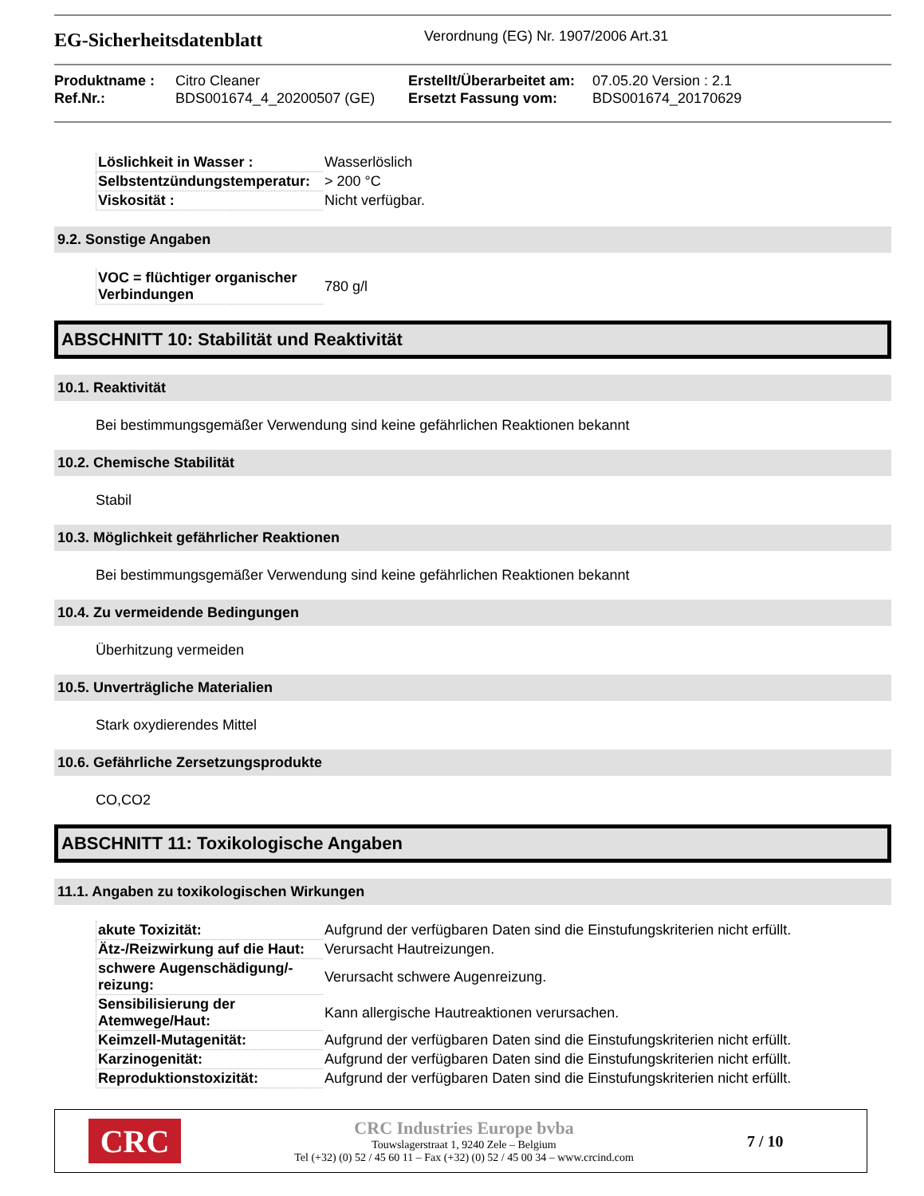EG-Sicherheitsdatenblatt
Verordnung (EG) Nr. 1907/2006 Art.31
Produktname :
Ref.Nr.:
Citro Cleaner
BDS001674_4_20200507 (GE)
Erstellt/Überarbeitet am:
Ersetzt Fassung vom:
07.05.20 Version : 2.1
BDS001674_20170629
| Löslichkeit in Wasser : | Wasserlöslich |
| Selbstentzündungstemperatur: | > 200 °C |
| Viskosität : | Nicht verfügbar. |
9.2. Sonstige Angaben
| VOC = flüchtiger organischer Verbindungen | 780 g/l |
ABSCHNITT 10: Stabilität und Reaktivität
10.1. Reaktivität
Bei bestimmungsgemäßer Verwendung sind keine gefährlichen Reaktionen bekannt
10.2. Chemische Stabilität
Stabil
10.3. Möglichkeit gefährlicher Reaktionen
Bei bestimmungsgemäßer Verwendung sind keine gefährlichen Reaktionen bekannt
10.4. Zu vermeidende Bedingungen
Überhitzung vermeiden
10.5. Unverträgliche Materialien
Stark oxydierendes Mittel
10.6. Gefährliche Zersetzungsprodukte
CO,CO2
ABSCHNITT 11: Toxikologische Angaben
11.1. Angaben zu toxikologischen Wirkungen
| akute Toxizität: | Aufgrund der verfügbaren Daten sind die Einstufungskriterien nicht erfüllt. |
| Ätz-/Reizwirkung auf die Haut: | Verursacht Hautreizungen. |
| schwere Augenschädigung/-reizung: | Verursacht schwere Augenreizung. |
| Sensibilisierung der Atemwege/Haut: | Kann allergische Hautreaktionen verursachen. |
| Keimzell-Mutagenität: | Aufgrund der verfügbaren Daten sind die Einstufungskriterien nicht erfüllt. |
| Karzinogenität: | Aufgrund der verfügbaren Daten sind die Einstufungskriterien nicht erfüllt. |
| Reproduktionstoxizität: | Aufgrund der verfügbaren Daten sind die Einstufungskriterien nicht erfüllt. |
CRC
CRC Industries Europe bvba
Touwslagerstraat 1, 9240 Zele – Belgium
Tel (+32) (0) 52 / 45 60 11 – Fax (+32) (0) 52 / 45 00 34 – www.crcind.com
7 / 10